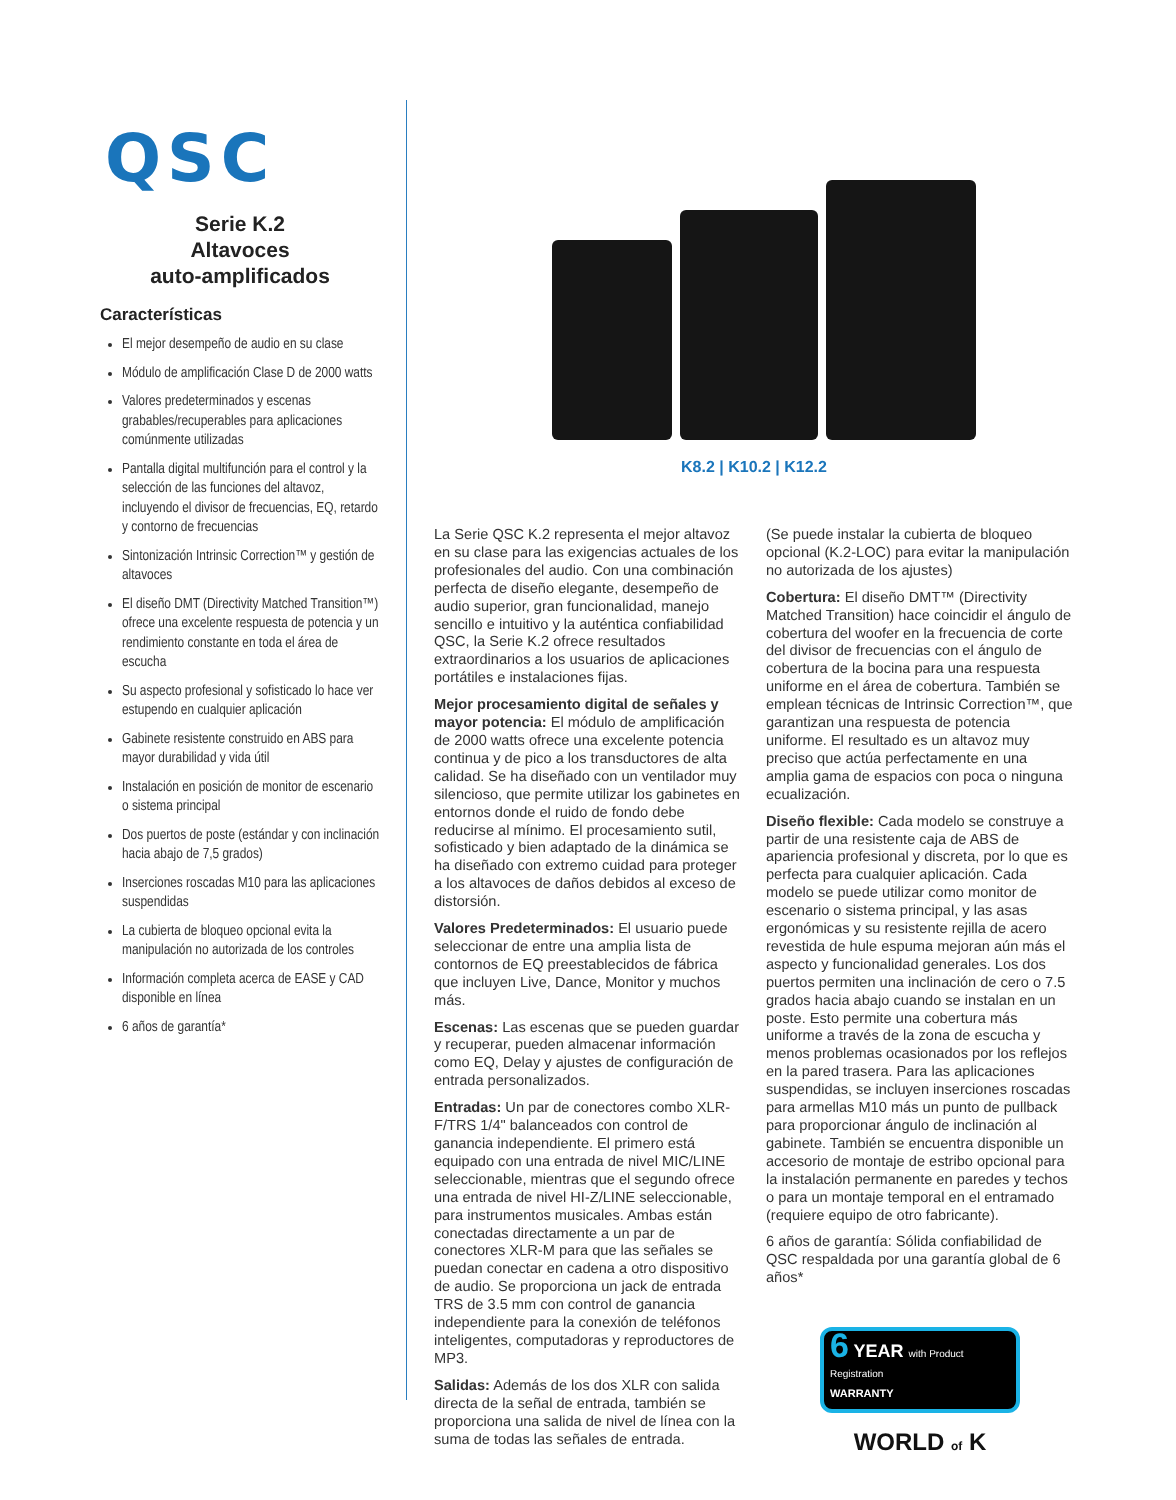QSC
Serie K.2
Altavoces
auto-amplificados
Características
El mejor desempeño de audio en su clase
Módulo de amplificación Clase D de 2000 watts
Valores predeterminados y escenas grabables/recuperables para aplicaciones comúnmente utilizadas
Pantalla digital multifunción para el control y la selección de las funciones del altavoz, incluyendo el divisor de frecuencias, EQ, retardo y contorno de frecuencias
Sintonización Intrinsic Correction™ y gestión de altavoces
El diseño DMT (Directivity Matched Transition™) ofrece una excelente respuesta de potencia y un rendimiento constante en toda el área de escucha
Su aspecto profesional y sofisticado lo hace ver estupendo en cualquier aplicación
Gabinete resistente construido en ABS para mayor durabilidad y vida útil
Instalación en posición de monitor de escenario o sistema principal
Dos puertos de poste (estándar y con inclinación hacia abajo de 7,5 grados)
Inserciones roscadas M10 para las aplicaciones suspendidas
La cubierta de bloqueo opcional evita la manipulación no autorizada de los controles
Información completa acerca de EASE y CAD disponible en línea
6 años de garantía*
K8.2 | K10.2 | K12.2
La Serie QSC K.2 representa el mejor altavoz en su clase para las exigencias actuales de los profesionales del audio. Con una combinación perfecta de diseño elegante, desempeño de audio superior, gran funcionalidad, manejo sencillo e intuitivo y la auténtica confiabilidad QSC, la Serie K.2 ofrece resultados extraordinarios a los usuarios de aplicaciones portátiles e instalaciones fijas.
Mejor procesamiento digital de señales y mayor potencia: El módulo de amplificación de 2000 watts ofrece una excelente potencia continua y de pico a los transductores de alta calidad. Se ha diseñado con un ventilador muy silencioso, que permite utilizar los gabinetes en entornos donde el ruido de fondo debe reducirse al mínimo. El procesamiento sutil, sofisticado y bien adaptado de la dinámica se ha diseñado con extremo cuidad para proteger a los altavoces de daños debidos al exceso de distorsión.
Valores Predeterminados: El usuario puede seleccionar de entre una amplia lista de contornos de EQ preestablecidos de fábrica que incluyen Live, Dance, Monitor y muchos más.
Escenas: Las escenas que se pueden guardar y recuperar, pueden almacenar información como EQ, Delay y ajustes de configuración de entrada personalizados.
Entradas: Un par de conectores combo XLR-F/TRS 1/4" balanceados con control de ganancia independiente. El primero está equipado con una entrada de nivel MIC/LINE seleccionable, mientras que el segundo ofrece una entrada de nivel HI-Z/LINE seleccionable, para instrumentos musicales. Ambas están conectadas directamente a un par de conectores XLR-M para que las señales se puedan conectar en cadena a otro dispositivo de audio. Se proporciona un jack de entrada TRS de 3.5 mm con control de ganancia independiente para la conexión de teléfonos inteligentes, computadoras y reproductores de MP3.
Salidas: Además de los dos XLR con salida directa de la señal de entrada, también se proporciona una salida de nivel de línea con la suma de todas las señales de entrada.
(Se puede instalar la cubierta de bloqueo opcional (K.2-LOC) para evitar la manipulación no autorizada de los ajustes)
Cobertura: El diseño DMT™ (Directivity Matched Transition) hace coincidir el ángulo de cobertura del woofer en la frecuencia de corte del divisor de frecuencias con el ángulo de cobertura de la bocina para una respuesta uniforme en el área de cobertura. También se emplean técnicas de Intrinsic Correction™, que garantizan una respuesta de potencia uniforme. El resultado es un altavoz muy preciso que actúa perfectamente en una amplia gama de espacios con poca o ninguna ecualización.
Diseño flexible: Cada modelo se construye a partir de una resistente caja de ABS de apariencia profesional y discreta, por lo que es perfecta para cualquier aplicación. Cada modelo se puede utilizar como monitor de escenario o sistema principal, y las asas ergonómicas y su resistente rejilla de acero revestida de hule espuma mejoran aún más el aspecto y funcionalidad generales. Los dos puertos permiten una inclinación de cero o 7.5 grados hacia abajo cuando se instalan en un poste. Esto permite una cobertura más uniforme a través de la zona de escucha y menos problemas ocasionados por los reflejos en la pared trasera. Para las aplicaciones suspendidas, se incluyen inserciones roscadas para armellas M10 más un punto de pullback para proporcionar ángulo de inclinación al gabinete. También se encuentra disponible un accesorio de montaje de estribo opcional para la instalación permanente en paredes y techos o para un montaje temporal en el entramado (requiere equipo de otro fabricante).
6 años de garantía: Sólida confiabilidad de QSC respaldada por una garantía global de 6 años*
6 YEAR with Product Registration
WARRANTY
WORLD of K